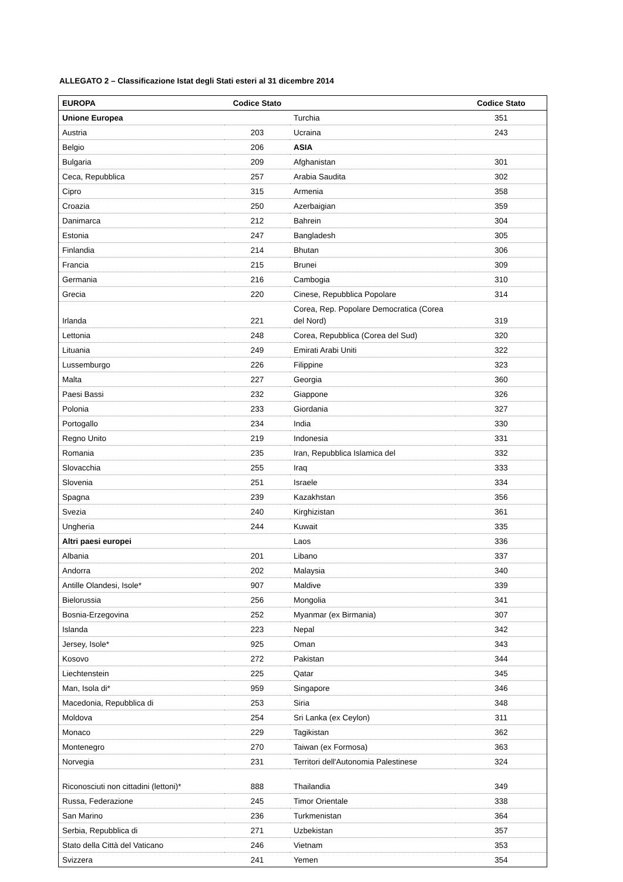ALLEGATO 2 – Classificazione Istat degli Stati esteri al 31 dicembre 2014
| EUROPA | Codice Stato | | Codice Stato |
| --- | --- | --- | --- |
| Unione Europea | | Turchia | 351 |
| Austria | 203 | Ucraina | 243 |
| Belgio | 206 | ASIA | |
| Bulgaria | 209 | Afghanistan | 301 |
| Ceca, Repubblica | 257 | Arabia Saudita | 302 |
| Cipro | 315 | Armenia | 358 |
| Croazia | 250 | Azerbaigian | 359 |
| Danimarca | 212 | Bahrein | 304 |
| Estonia | 247 | Bangladesh | 305 |
| Finlandia | 214 | Bhutan | 306 |
| Francia | 215 | Brunei | 309 |
| Germania | 216 | Cambogia | 310 |
| Grecia | 220 | Cinese, Repubblica Popolare | 314 |
| Irlanda | 221 | Corea, Rep. Popolare Democratica (Corea del Nord) | 319 |
| Lettonia | 248 | Corea, Repubblica (Corea del Sud) | 320 |
| Lituania | 249 | Emirati Arabi Uniti | 322 |
| Lussemburgo | 226 | Filippine | 323 |
| Malta | 227 | Georgia | 360 |
| Paesi Bassi | 232 | Giappone | 326 |
| Polonia | 233 | Giordania | 327 |
| Portogallo | 234 | India | 330 |
| Regno Unito | 219 | Indonesia | 331 |
| Romania | 235 | Iran, Repubblica Islamica del | 332 |
| Slovacchia | 255 | Iraq | 333 |
| Slovenia | 251 | Israele | 334 |
| Spagna | 239 | Kazakhstan | 356 |
| Svezia | 240 | Kirghizistan | 361 |
| Ungheria | 244 | Kuwait | 335 |
| Altri paesi europei | | Laos | 336 |
| Albania | 201 | Libano | 337 |
| Andorra | 202 | Malaysia | 340 |
| Antille Olandesi, Isole* | 907 | Maldive | 339 |
| Bielorussia | 256 | Mongolia | 341 |
| Bosnia-Erzegovina | 252 | Myanmar (ex Birmania) | 307 |
| Islanda | 223 | Nepal | 342 |
| Jersey, Isole* | 925 | Oman | 343 |
| Kosovo | 272 | Pakistan | 344 |
| Liechtenstein | 225 | Qatar | 345 |
| Man, Isola di* | 959 | Singapore | 346 |
| Macedonia, Repubblica di | 253 | Siria | 348 |
| Moldova | 254 | Sri Lanka (ex Ceylon) | 311 |
| Monaco | 229 | Tagikistan | 362 |
| Montenegro | 270 | Taiwan (ex Formosa) | 363 |
| Norvegia | 231 | Territori dell'Autonomia Palestinese | 324 |
| Riconosciuti non cittadini (lettoni)* | 888 | Thailandia | 349 |
| Russa, Federazione | 245 | Timor Orientale | 338 |
| San Marino | 236 | Turkmenistan | 364 |
| Serbia, Repubblica di | 271 | Uzbekistan | 357 |
| Stato della Città del Vaticano | 246 | Vietnam | 353 |
| Svizzera | 241 | Yemen | 354 |